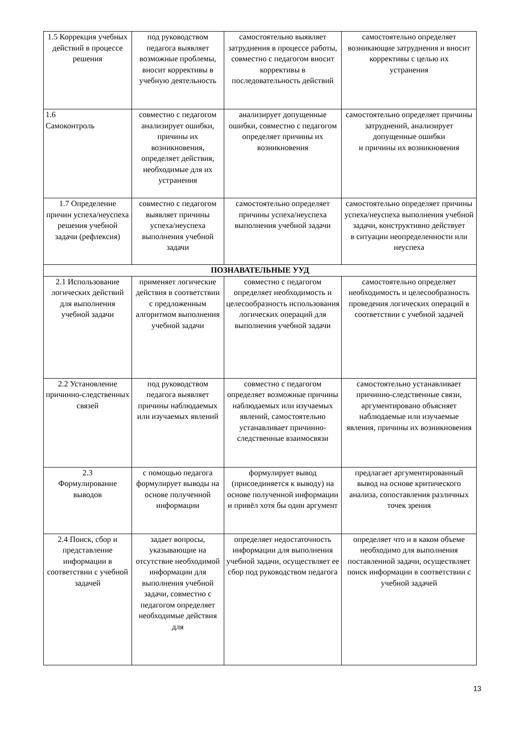| 1.5 Коррекция учебных действий в процессе решения | под руководством педагога выявляет возможные проблемы, вносит коррективы в учебную деятельность | самостоятельно выявляет затруднения в процессе работы, совместно с педагогом вносит коррективы в последовательность действий | самостоятельно определяет возникающие затруднения и вносит коррективы с целью их устранения |
| 1.6 Самоконтроль | совместно с педагогом анализирует ошибки, причины их возникновения, определяет действия, необходимые для их устранения | анализирует допущенные ошибки, совместно с педагогом определяет причины их возникновения | самостоятельно определяет причины затруднений, анализирует допущенные ошибки и причины их возникновения |
| 1.7 Определение причин успеха/неуспеха решения учебной задачи (рефлексия) | совместно с педагогом выявляет причины успеха/неуспеха выполнения учебной задачи | самостоятельно определяет причины успеха/неуспеха выполнения учебной задачи | самостоятельно определяет причины успеха/неуспеха выполнения учебной задачи, конструктивно действует в ситуации неопределенности или неуспеха |
| ПОЗНАВАТЕЛЬНЫЕ УУД | | | |
| 2.1 Использование логических действий для выполнения учебной задачи | применяет логические действия в соответствии с предложенным алгоритмом выполнения учебной задачи | совместно с педагогом определяет необходимость и целесообразность использования логических операций для выполнения учебной задачи | самостоятельно определяет необходимость и целесообразность проведения логических операций в соответствии с учебной задачей |
| 2.2 Установление причинно-следственных связей | под руководством педагога выявляет причины наблюдаемых или изучаемых явлений | совместно с педагогом определяет возможные причины наблюдаемых или изучаемых явлений, самостоятельно устанавливает причинно-следственные взаимосвязи | самостоятельно устанавливает причинно-следственные связи, аргументировано объясняет наблюдаемые или изучаемые явления, причины их возникновения |
| 2.3 Формулирование выводов | с помощью педагога формулирует выводы на основе полученной информации | формулирует вывод (присоединяется к выводу) на основе полученной информации и привёл хотя бы один аргумент | предлагает аргументированный вывод на основе критического анализа, сопоставления различных точек зрения |
| 2.4 Поиск, сбор и представление информации в соответствии с учебной задачей | задает вопросы, указывающие на отсутствие необходимой информации для выполнения учебной задачи, совместно с педагогом определяет необходимые действия для | определяет недостаточность информации для выполнения учебной задачи, осуществляет ее сбор под руководством педагога | определяет что и в каком объеме необходимо для выполнения поставленной задачи, осуществляет поиск информации в соответствии с учебной задачей |
13